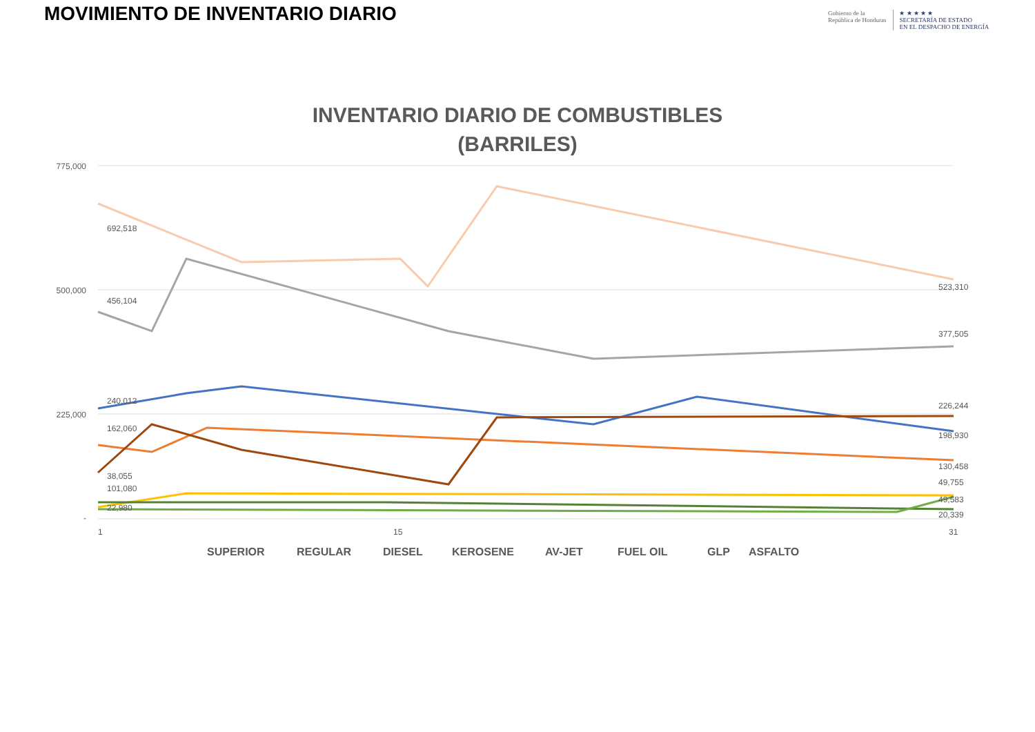MOVIMIENTO DE INVENTARIO DIARIO
Gobierno de la
República de Honduras
★ ★ ★ ★ ★
SECRETARÍA DE ESTADO
EN EL DESPACHO DE ENERGÍA
INVENTARIO DIARIO DE COMBUSTIBLES
(BARRILES)
775,000
500,000
225,000
-
1
15
31
692,518
456,104
240,012
162,060
38,055
101,080
22,980
523,310
377,505
226,244
198,930
130,458
49,755
49,583
20,339
SUPERIOR
REGULAR
DIESEL
KEROSENE
AV-JET
FUEL OIL
GLP
ASFALTO